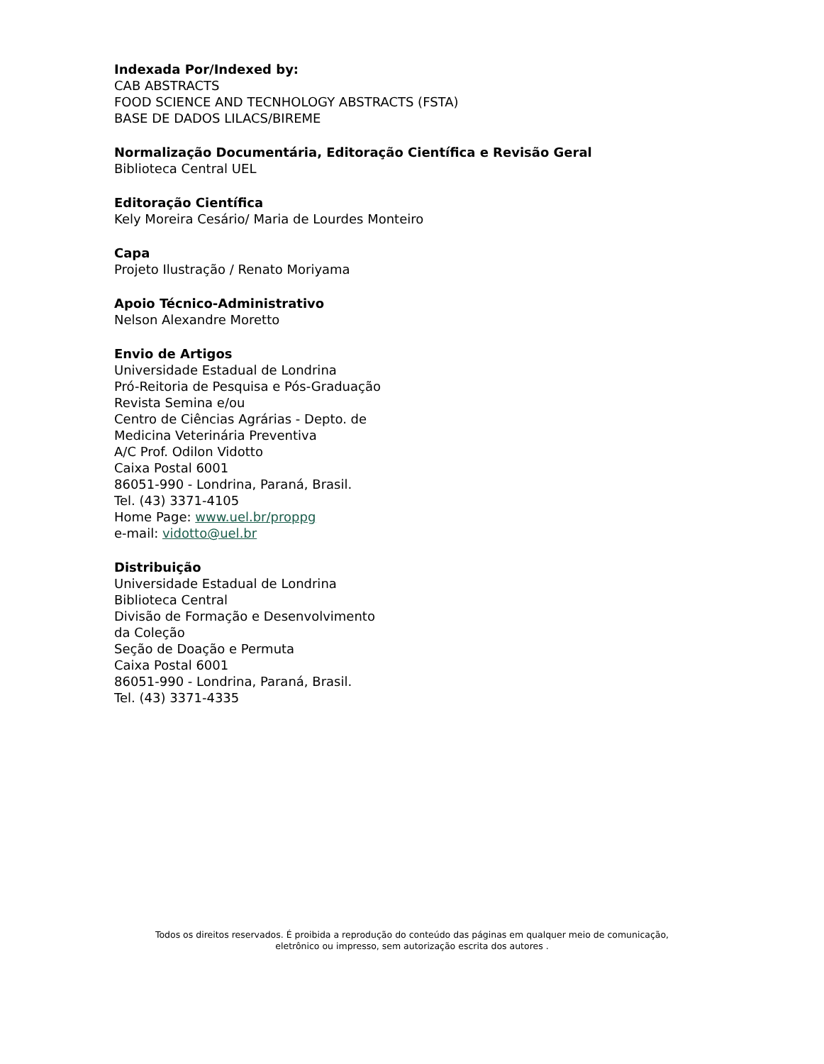Indexada Por/Indexed by:
CAB ABSTRACTS
FOOD SCIENCE AND TECNHOLOGY ABSTRACTS (FSTA)
BASE DE DADOS LILACS/BIREME
Normalização Documentária, Editoração Científica e Revisão Geral
Biblioteca Central UEL
Editoração Científica
Kely Moreira Cesário/ Maria de Lourdes Monteiro
Capa
Projeto Ilustração / Renato Moriyama
Apoio Técnico-Administrativo
Nelson Alexandre Moretto
Envio de Artigos
Universidade Estadual de Londrina
Pró-Reitoria de Pesquisa e Pós-Graduação
Revista Semina e/ou
Centro de Ciências Agrárias - Depto. de
Medicina Veterinária Preventiva
A/C Prof. Odilon Vidotto
Caixa Postal 6001
86051-990 - Londrina, Paraná, Brasil.
Tel. (43) 3371-4105
Home Page: www.uel.br/proppg
e-mail: vidotto@uel.br
Distribuição
Universidade Estadual de Londrina
Biblioteca Central
Divisão de Formação e Desenvolvimento
da Coleção
Seção de Doação e Permuta
Caixa Postal 6001
86051-990 - Londrina, Paraná, Brasil.
Tel. (43) 3371-4335
Todos os direitos reservados. É proibida a reprodução do conteúdo das páginas em qualquer meio de comunicação,
eletrônico ou impresso, sem autorização escrita dos autores .